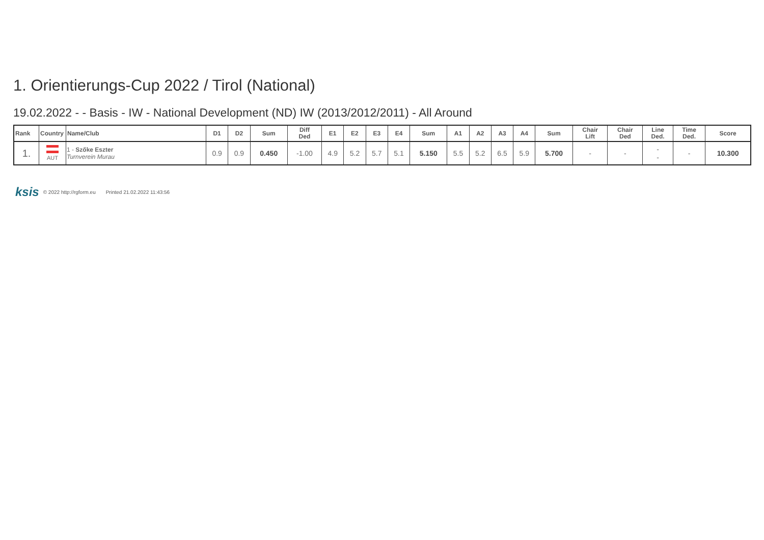1. Orientierungs-Cup 2022 / Tirol (National)
19.02.2022 - - Basis - IW - National Development (ND) IW (2013/2012/2011) - All Around
| Rank | Country | Name/Club | D1 | D2 | Sum | Diff Ded | E1 | E2 | E3 | E4 | Sum | A1 | A2 | A3 | A4 | Sum | Chair Lift | Chair Ded | Line Ded. | Time Ded. | Score |
| --- | --- | --- | --- | --- | --- | --- | --- | --- | --- | --- | --- | --- | --- | --- | --- | --- | --- | --- | --- | --- | --- |
| 1. | AUT | 1 - Szőke Eszter Turnverein Murau | 0.9 | 0.9 | 0.450 | -1.00 | 4.9 | 5.2 | 5.7 | 5.1 | 5.150 | 5.5 | 5.2 | 6.5 | 5.9 | 5.700 | - | - | - - | - | 10.300 |
ksis © 2022 http://rgform.eu Printed 21.02.2022 11:43:56